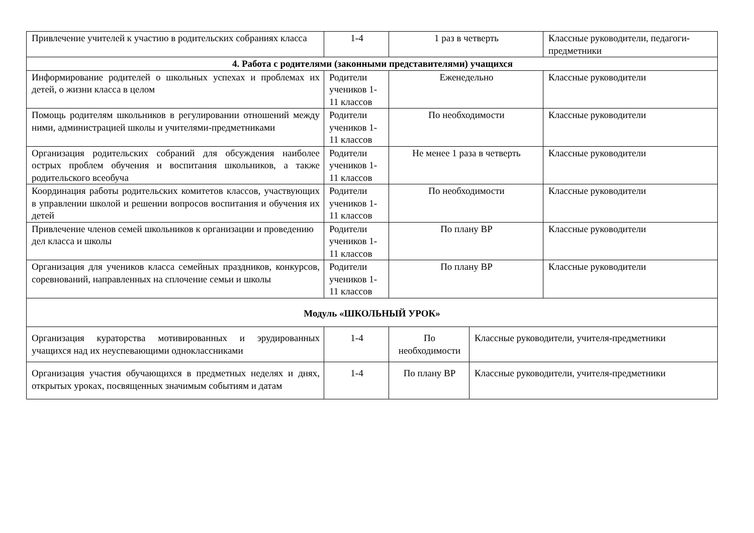| Привлечение учителей к участию в родительских собраниях класса | 1-4 | 1 раз в четверть | | Классные руководители, педагоги-предметники |
| 4. Работа с родителями (законными представителями) учащихся | | | | |
| Информирование родителей о школьных успехах и проблемах их детей, о жизни класса в целом | Родители учеников 1-11 классов | Еженедельно | | Классные руководители |
| Помощь родителям школьников в регулировании отношений между ними, администрацией школы и учителями-предметниками | Родители учеников 1-11 классов | По необходимости | | Классные руководители |
| Организация родительских собраний для обсуждения наиболее острых проблем обучения и воспитания школьников, а также родительского всеобуча | Родители учеников 1-11 классов | Не менее 1 раза в четверть | | Классные руководители |
| Координация работы родительских комитетов классов, участвующих в управлении школой и решении вопросов воспитания и обучения их детей | Родители учеников 1-11 классов | По необходимости | | Классные руководители |
| Привлечение членов семей школьников к организации и проведению дел класса и школы | Родители учеников 1-11 классов | По плану ВР | | Классные руководители |
| Организация для учеников класса семейных праздников, конкурсов, соревнований, направленных на сплочение семьи и школы | Родители учеников 1-11 классов | По плану ВР | | Классные руководители |
| Модуль «ШКОЛЬНЫЙ УРОК» | | | | |
| Организация кураторства мотивированных и эрудированных учащихся над их неуспевающими одноклассниками | 1-4 | По необходимости | Классные руководители, учителя-предметники | |
| Организация участия обучающихся в предметных неделях и днях, открытых уроках, посвященных значимым событиям и датам | 1-4 | По плану ВР | Классные руководители, учителя-предметники | |